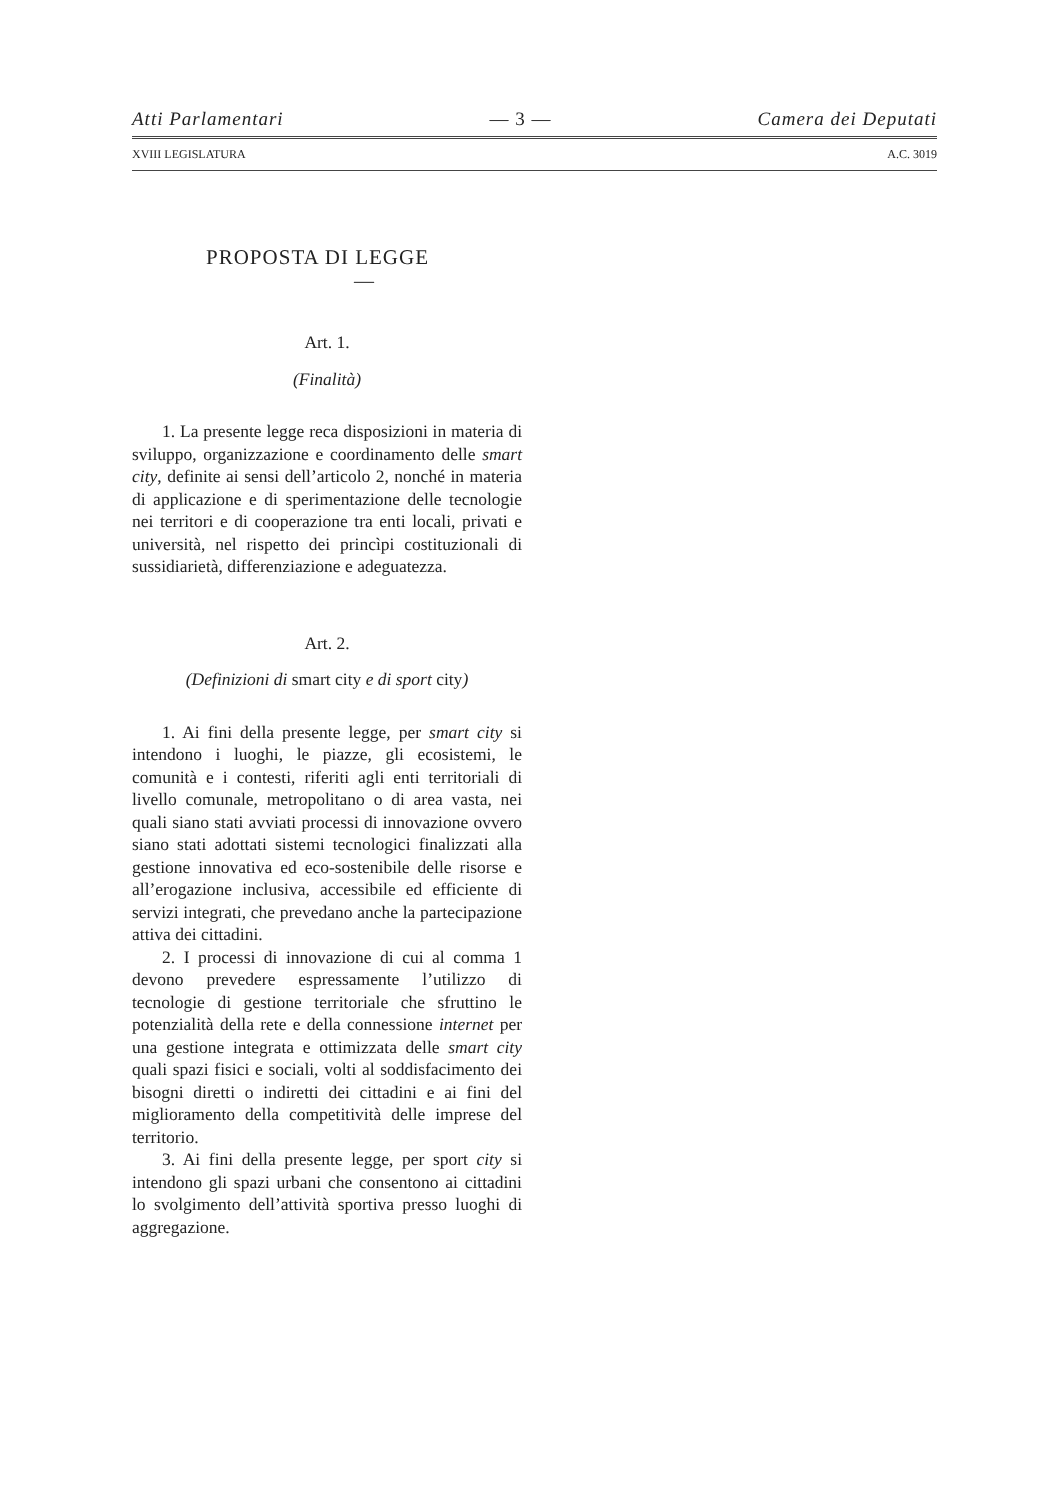Atti Parlamentari — 3 — Camera dei Deputati
XVIII LEGISLATURA A.C. 3019
PROPOSTA DI LEGGE
—
Art. 1.
(Finalità)
1. La presente legge reca disposizioni in materia di sviluppo, organizzazione e coordinamento delle smart city, definite ai sensi dell’articolo 2, nonché in materia di applicazione e di sperimentazione delle tecnologie nei territori e di cooperazione tra enti locali, privati e università, nel rispetto dei princìpi costituzionali di sussidiarietà, differenziazione e adeguatezza.
Art. 2.
(Definizioni di smart city e di sport city)
1. Ai fini della presente legge, per smart city si intendono i luoghi, le piazze, gli ecosistemi, le comunità e i contesti, riferiti agli enti territoriali di livello comunale, metropolitano o di area vasta, nei quali siano stati avviati processi di innovazione ovvero siano stati adottati sistemi tecnologici finalizzati alla gestione innovativa ed eco-sostenibile delle risorse e all’erogazione inclusiva, accessibile ed efficiente di servizi integrati, che prevedano anche la partecipazione attiva dei cittadini.
2. I processi di innovazione di cui al comma 1 devono prevedere espressamente l’utilizzo di tecnologie di gestione territoriale che sfruttino le potenzialità della rete e della connessione internet per una gestione integrata e ottimizzata delle smart city quali spazi fisici e sociali, volti al soddisfacimento dei bisogni diretti o indiretti dei cittadini e ai fini del miglioramento della competitività delle imprese del territorio.
3. Ai fini della presente legge, per sport city si intendono gli spazi urbani che consentono ai cittadini lo svolgimento dell’attività sportiva presso luoghi di aggregazione.